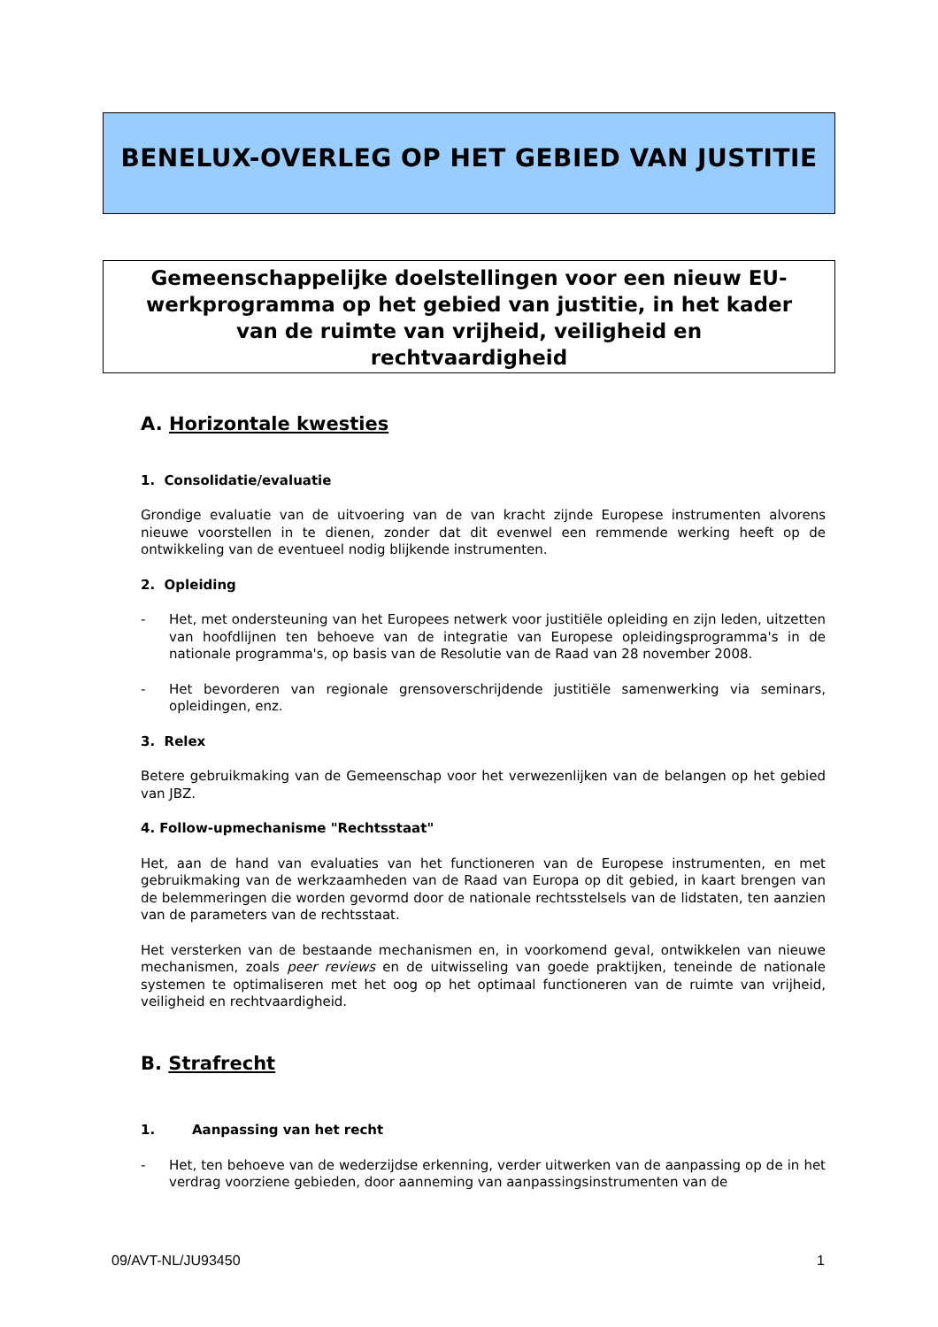BENELUX-OVERLEG OP HET GEBIED VAN JUSTITIE
Gemeenschappelijke doelstellingen voor een nieuw EU-
werkprogramma op het gebied van justitie, in het kader
van de ruimte van vrijheid, veiligheid en
rechtvaardigheid
A. Horizontale kwesties
1. Consolidatie/evaluatie
Grondige evaluatie van de uitvoering van de van kracht zijnde Europese instrumenten alvorens nieuwe voorstellen in te dienen, zonder dat dit evenwel een remmende werking heeft op de ontwikkeling van de eventueel nodig blijkende instrumenten.
2. Opleiding
- Het, met ondersteuning van het Europees netwerk voor justitiële opleiding en zijn leden, uitzetten van hoofdlijnen ten behoeve van de integratie van Europese opleidingsprogramma's in de nationale programma's, op basis van de Resolutie van de Raad van 28 november 2008.
- Het bevorderen van regionale grensoverschrijdende justitiële samenwerking via seminars, opleidingen, enz.
3. Relex
Betere gebruikmaking van de Gemeenschap voor het verwezenlijken van de belangen op het gebied van JBZ.
4. Follow-upmechanisme "Rechtsstaat"
Het, aan de hand van evaluaties van het functioneren van de Europese instrumenten, en met gebruikmaking van de werkzaamheden van de Raad van Europa op dit gebied, in kaart brengen van de belemmeringen die worden gevormd door de nationale rechtsstelsels van de lidstaten, ten aanzien van de parameters van de rechtsstaat.
Het versterken van de bestaande mechanismen en, in voorkomend geval, ontwikkelen van nieuwe mechanismen, zoals peer reviews en de uitwisseling van goede praktijken, teneinde de nationale systemen te optimaliseren met het oog op het optimaal functioneren van de ruimte van vrijheid, veiligheid en rechtvaardigheid.
B. Strafrecht
1. Aanpassing van het recht
- Het, ten behoeve van de wederzijdse erkenning, verder uitwerken van de aanpassing op de in het verdrag voorziene gebieden, door aanneming van aanpassingsinstrumenten van de
09/AVT-NL/JU93450 1